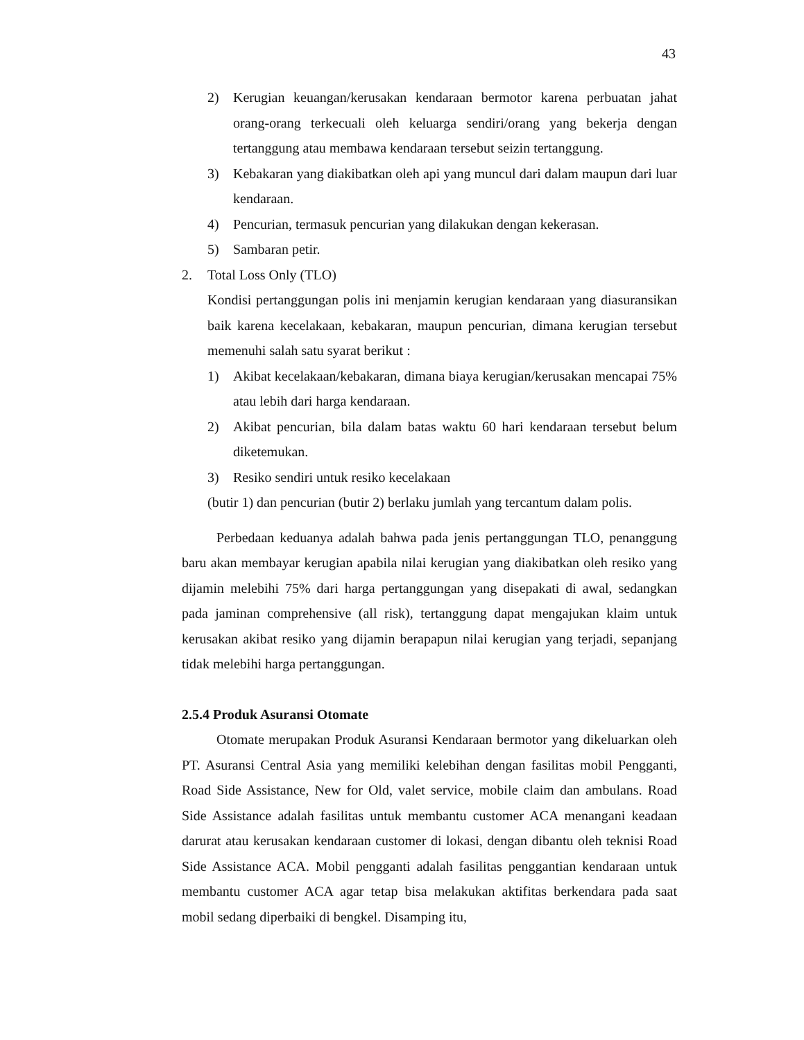43
2) Kerugian keuangan/kerusakan kendaraan bermotor karena perbuatan jahat orang-orang terkecuali oleh keluarga sendiri/orang yang bekerja dengan tertanggung atau membawa kendaraan tersebut seizin tertanggung.
3) Kebakaran yang diakibatkan oleh api yang muncul dari dalam maupun dari luar kendaraan.
4) Pencurian, termasuk pencurian yang dilakukan dengan kekerasan.
5) Sambaran petir.
2. Total Loss Only (TLO)
Kondisi pertanggungan polis ini menjamin kerugian kendaraan yang diasuransikan baik karena kecelakaan, kebakaran, maupun pencurian, dimana kerugian tersebut memenuhi salah satu syarat berikut :
1) Akibat kecelakaan/kebakaran, dimana biaya kerugian/kerusakan mencapai 75% atau lebih dari harga kendaraan.
2) Akibat pencurian, bila dalam batas waktu 60 hari kendaraan tersebut belum diketemukan.
3) Resiko sendiri untuk resiko kecelakaan
(butir 1) dan pencurian (butir 2) berlaku jumlah yang tercantum dalam polis.
Perbedaan keduanya adalah bahwa pada jenis pertanggungan TLO, penanggung baru akan membayar kerugian apabila nilai kerugian yang diakibatkan oleh resiko yang dijamin melebihi 75% dari harga pertanggungan yang disepakati di awal, sedangkan pada jaminan comprehensive (all risk), tertanggung dapat mengajukan klaim untuk kerusakan akibat resiko yang dijamin berapapun nilai kerugian yang terjadi, sepanjang tidak melebihi harga pertanggungan.
2.5.4 Produk Asuransi Otomate
Otomate merupakan Produk Asuransi Kendaraan bermotor yang dikeluarkan oleh PT. Asuransi Central Asia yang memiliki kelebihan dengan fasilitas mobil Pengganti, Road Side Assistance, New for Old, valet service, mobile claim dan ambulans. Road Side Assistance adalah fasilitas untuk membantu customer ACA menangani keadaan darurat atau kerusakan kendaraan customer di lokasi, dengan dibantu oleh teknisi Road Side Assistance ACA. Mobil pengganti adalah fasilitas penggantian kendaraan untuk membantu customer ACA agar tetap bisa melakukan aktifitas berkendara pada saat mobil sedang diperbaiki di bengkel. Disamping itu,